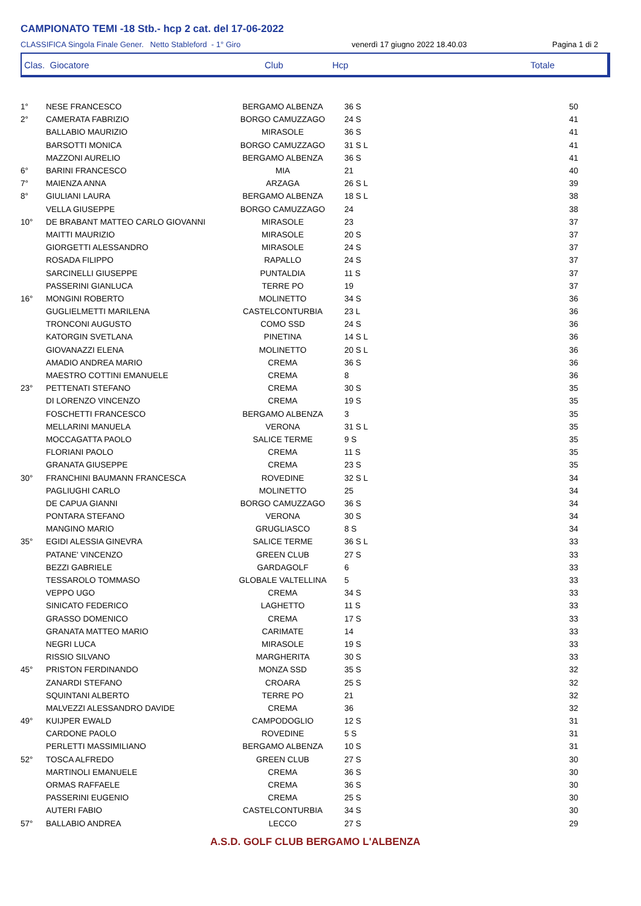CAMPIONATO TEMI -18 Stb.- hcp 2 cat. del 17-06-2022
CLASSIFICA Singola Finale Gener. Netto Stableford - 1° Giro venerdì 17 giugno 2022 18.40.03 Pagina 1 di 2
Clas. Giocatore Club Hcp Totale
| 1° | NESE FRANCESCO | BERGAMO ALBENZA | 36 S | 50 |
| 2° | CAMERATA FABRIZIO | BORGO CAMUZZAGO | 24 S | 41 |
| | BALLABIO MAURIZIO | MIRASOLE | 36 S | 41 |
| | BARSOTTI MONICA | BORGO CAMUZZAGO | 31 S L | 41 |
| | MAZZONI AURELIO | BERGAMO ALBENZA | 36 S | 41 |
| 6° | BARINI FRANCESCO | MIA | 21 | 40 |
| 7° | MAIENZA ANNA | ARZAGA | 26 S L | 39 |
| 8° | GIULIANI LAURA | BERGAMO ALBENZA | 18 S L | 38 |
| | VELLA GIUSEPPE | BORGO CAMUZZAGO | 24 | 38 |
| 10° | DE BRABANT MATTEO CARLO GIOVANNI | MIRASOLE | 23 | 37 |
| | MAITTI MAURIZIO | MIRASOLE | 20 S | 37 |
| | GIORGETTI ALESSANDRO | MIRASOLE | 24 S | 37 |
| | ROSADA FILIPPO | RAPALLO | 24 S | 37 |
| | SARCINELLI GIUSEPPE | PUNTALDIA | 11 S | 37 |
| | PASSERINI GIANLUCA | TERRE PO | 19 | 37 |
| 16° | MONGINI ROBERTO | MOLINETTO | 34 S | 36 |
| | GUGLIELMETTI MARILENA | CASTELCONTURBIA | 23 L | 36 |
| | TRONCONI AUGUSTO | COMO SSD | 24 S | 36 |
| | KATORGIN SVETLANA | PINETINA | 14 S L | 36 |
| | GIOVANAZZI ELENA | MOLINETTO | 20 S L | 36 |
| | AMADIO ANDREA MARIO | CREMA | 36 S | 36 |
| | MAESTRO COTTINI EMANUELE | CREMA | 8 | 36 |
| 23° | PETTENATI STEFANO | CREMA | 30 S | 35 |
| | DI LORENZO VINCENZO | CREMA | 19 S | 35 |
| | FOSCHETTI FRANCESCO | BERGAMO ALBENZA | 3 | 35 |
| | MELLARINI MANUELA | VERONA | 31 S L | 35 |
| | MOCCAGATTA PAOLO | SALICE TERME | 9 S | 35 |
| | FLORIANI PAOLO | CREMA | 11 S | 35 |
| | GRANATA GIUSEPPE | CREMA | 23 S | 35 |
| 30° | FRANCHINI BAUMANN FRANCESCA | ROVEDINE | 32 S L | 34 |
| | PAGLIUGHI CARLO | MOLINETTO | 25 | 34 |
| | DE CAPUA GIANNI | BORGO CAMUZZAGO | 36 S | 34 |
| | PONTARA STEFANO | VERONA | 30 S | 34 |
| | MANGINO MARIO | GRUGLIASCO | 8 S | 34 |
| 35° | EGIDI ALESSIA GINEVRA | SALICE TERME | 36 S L | 33 |
| | PATANE' VINCENZO | GREEN CLUB | 27 S | 33 |
| | BEZZI GABRIELE | GARDAGOLF | 6 | 33 |
| | TESSAROLO TOMMASO | GLOBALE VALTELLINA | 5 | 33 |
| | VEPPO UGO | CREMA | 34 S | 33 |
| | SINICATO FEDERICO | LAGHETTO | 11 S | 33 |
| | GRASSO DOMENICO | CREMA | 17 S | 33 |
| | GRANATA MATTEO MARIO | CARIMATE | 14 | 33 |
| | NEGRI LUCA | MIRASOLE | 19 S | 33 |
| | RISSIO SILVANO | MARGHERITA | 30 S | 33 |
| 45° | PRISTON FERDINANDO | MONZA SSD | 35 S | 32 |
| | ZANARDI STEFANO | CROARA | 25 S | 32 |
| | SQUINTANI ALBERTO | TERRE PO | 21 | 32 |
| | MALVEZZI ALESSANDRO DAVIDE | CREMA | 36 | 32 |
| 49° | KUIJPER EWALD | CAMPODOGLIO | 12 S | 31 |
| | CARDONE PAOLO | ROVEDINE | 5 S | 31 |
| | PERLETTI MASSIMILIANO | BERGAMO ALBENZA | 10 S | 31 |
| 52° | TOSCA ALFREDO | GREEN CLUB | 27 S | 30 |
| | MARTINOLI EMANUELE | CREMA | 36 S | 30 |
| | ORMAS RAFFAELE | CREMA | 36 S | 30 |
| | PASSERINI EUGENIO | CREMA | 25 S | 30 |
| | AUTERI FABIO | CASTELCONTURBIA | 34 S | 30 |
| 57° | BALLABIO ANDREA | LECCO | 27 S | 29 |
A.S.D. GOLF CLUB BERGAMO L'ALBENZA